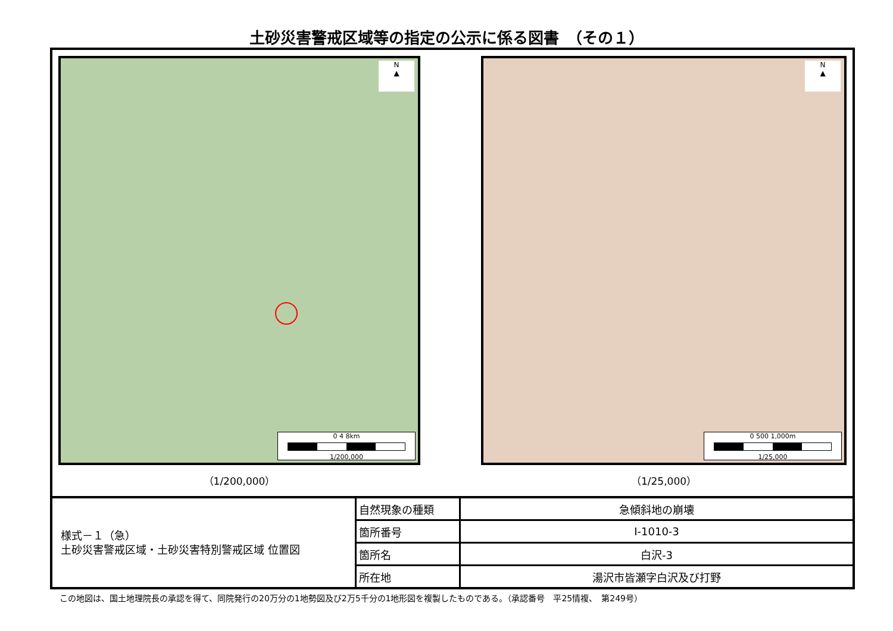土砂災害警戒区域等の指定の公示に係る図書　（その１）
N
▲
0 4 8km
1/200,000
（1/200,000）
N
▲
0 500 1,000m
1/25,000
（1/25,000）
| 様式－１（急） 土砂災害警戒区域・土砂災害特別警戒区域 位置図 | 自然現象の種類 | 急傾斜地の崩壊 |
| | 箇所番号 | Ⅰ-1010-3 |
| | 箇所名 | 白沢-3 |
| | 所在地 | 湯沢市皆瀬字白沢及び打野 |
この地図は、国土地理院長の承認を得て、同院発行の20万分の1地勢図及び2万5千分の1地形図を複製したものである。（承認番号　平25情複、　第249号）